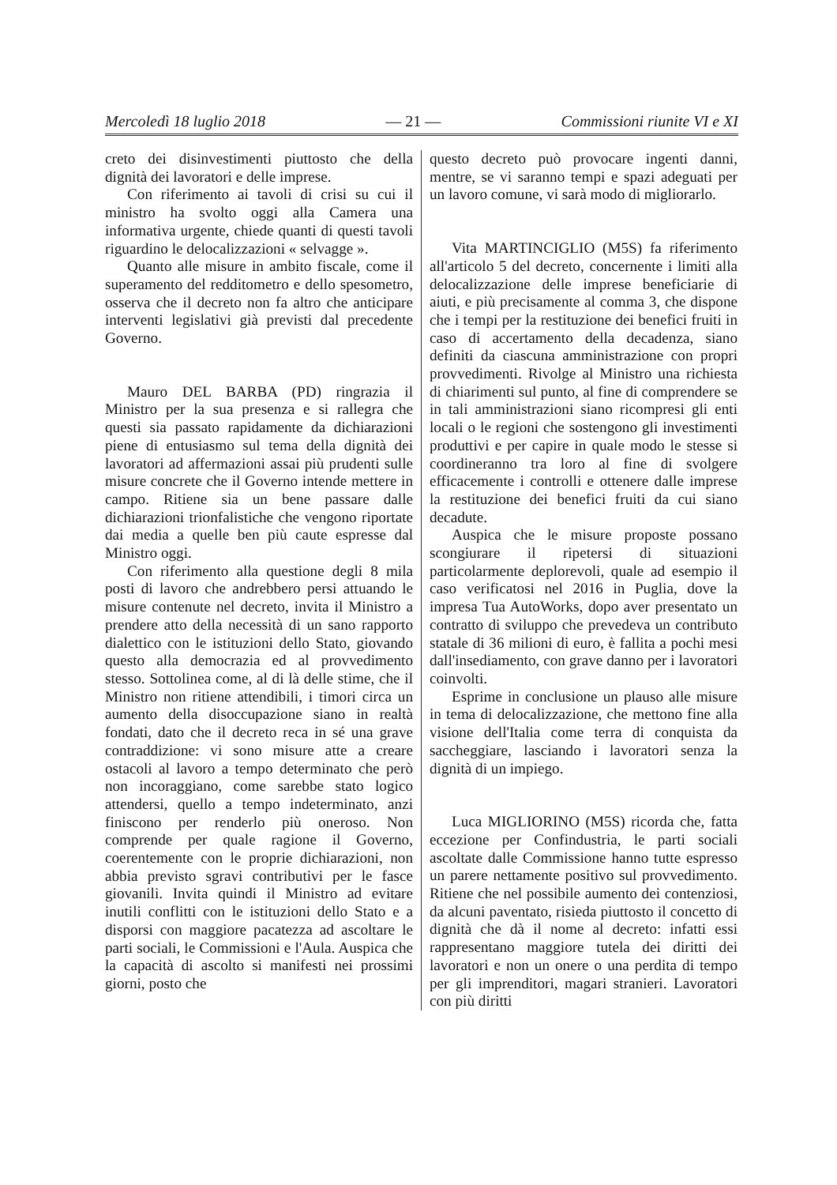Mercoledì 18 luglio 2018 — 21 — Commissioni riunite VI e XI
creto dei disinvestimenti piuttosto che della dignità dei lavoratori e delle imprese.
Con riferimento ai tavoli di crisi su cui il ministro ha svolto oggi alla Camera una informativa urgente, chiede quanti di questi tavoli riguardino le delocalizzazioni « selvagge ».
Quanto alle misure in ambito fiscale, come il superamento del redditometro e dello spesometro, osserva che il decreto non fa altro che anticipare interventi legislativi già previsti dal precedente Governo.
Mauro DEL BARBA (PD) ringrazia il Ministro per la sua presenza e si rallegra che questi sia passato rapidamente da dichiarazioni piene di entusiasmo sul tema della dignità dei lavoratori ad affermazioni assai più prudenti sulle misure concrete che il Governo intende mettere in campo. Ritiene sia un bene passare dalle dichiarazioni trionfalistiche che vengono riportate dai media a quelle ben più caute espresse dal Ministro oggi.
Con riferimento alla questione degli 8 mila posti di lavoro che andrebbero persi attuando le misure contenute nel decreto, invita il Ministro a prendere atto della necessità di un sano rapporto dialettico con le istituzioni dello Stato, giovando questo alla democrazia ed al provvedimento stesso. Sottolinea come, al di là delle stime, che il Ministro non ritiene attendibili, i timori circa un aumento della disoccupazione siano in realtà fondati, dato che il decreto reca in sé una grave contraddizione: vi sono misure atte a creare ostacoli al lavoro a tempo determinato che però non incoraggiano, come sarebbe stato logico attendersi, quello a tempo indeterminato, anzi finiscono per renderlo più oneroso. Non comprende per quale ragione il Governo, coerentemente con le proprie dichiarazioni, non abbia previsto sgravi contributivi per le fasce giovanili. Invita quindi il Ministro ad evitare inutili conflitti con le istituzioni dello Stato e a disporsi con maggiore pacatezza ad ascoltare le parti sociali, le Commissioni e l'Aula. Auspica che la capacità di ascolto si manifesti nei prossimi giorni, posto che
questo decreto può provocare ingenti danni, mentre, se vi saranno tempi e spazi adeguati per un lavoro comune, vi sarà modo di migliorarlo.
Vita MARTINCIGLIO (M5S) fa riferimento all'articolo 5 del decreto, concernente i limiti alla delocalizzazione delle imprese beneficiarie di aiuti, e più precisamente al comma 3, che dispone che i tempi per la restituzione dei benefici fruiti in caso di accertamento della decadenza, siano definiti da ciascuna amministrazione con propri provvedimenti. Rivolge al Ministro una richiesta di chiarimenti sul punto, al fine di comprendere se in tali amministrazioni siano ricompresi gli enti locali o le regioni che sostengono gli investimenti produttivi e per capire in quale modo le stesse si coordineranno tra loro al fine di svolgere efficacemente i controlli e ottenere dalle imprese la restituzione dei benefici fruiti da cui siano decadute.
Auspica che le misure proposte possano scongiurare il ripetersi di situazioni particolarmente deplorevoli, quale ad esempio il caso verificatosi nel 2016 in Puglia, dove la impresa Tua AutoWorks, dopo aver presentato un contratto di sviluppo che prevedeva un contributo statale di 36 milioni di euro, è fallita a pochi mesi dall'insediamento, con grave danno per i lavoratori coinvolti.
Esprime in conclusione un plauso alle misure in tema di delocalizzazione, che mettono fine alla visione dell'Italia come terra di conquista da saccheggiare, lasciando i lavoratori senza la dignità di un impiego.
Luca MIGLIORINO (M5S) ricorda che, fatta eccezione per Confindustria, le parti sociali ascoltate dalle Commissione hanno tutte espresso un parere nettamente positivo sul provvedimento. Ritiene che nel possibile aumento dei contenziosi, da alcuni paventato, risieda piuttosto il concetto di dignità che dà il nome al decreto: infatti essi rappresentano maggiore tutela dei diritti dei lavoratori e non un onere o una perdita di tempo per gli imprenditori, magari stranieri. Lavoratori con più diritti